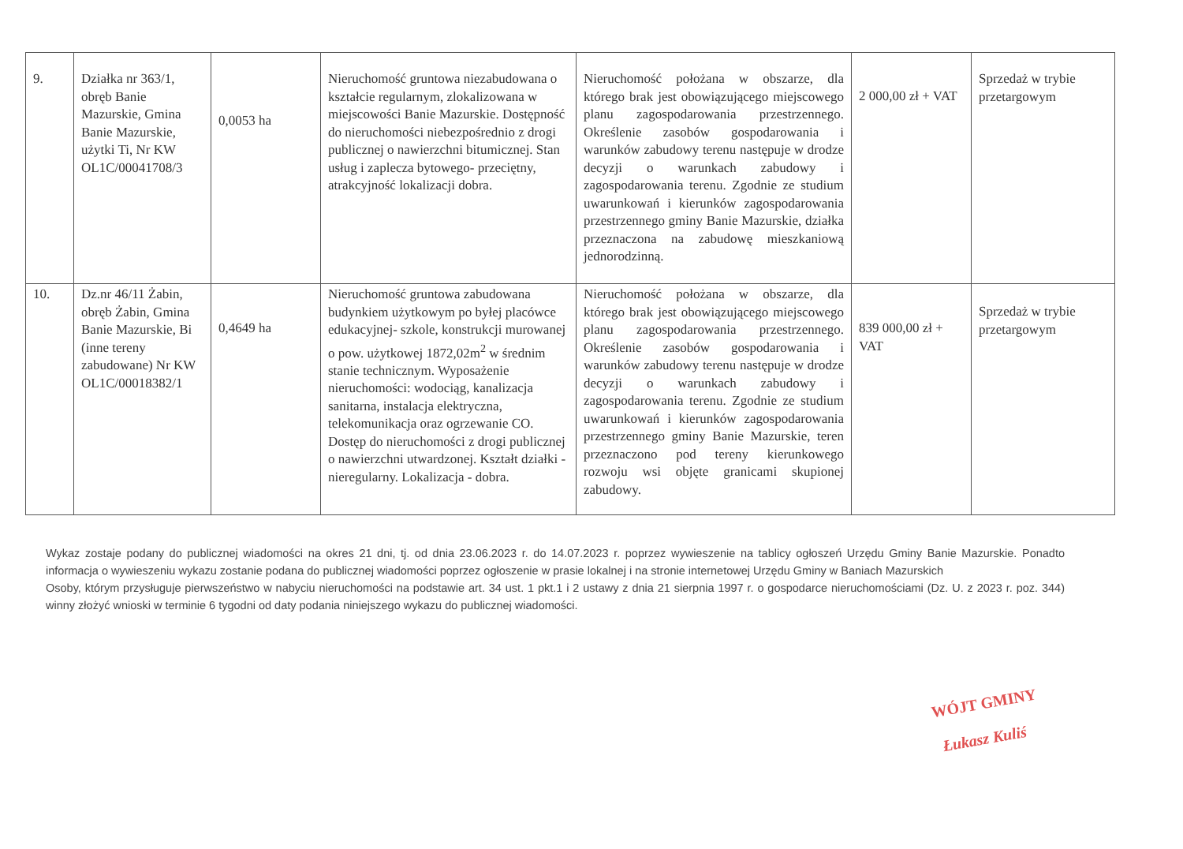| 9. | Działka nr 363/1, obręb Banie Mazurskie, Gmina Banie Mazurskie, użytki Ti, Nr KW OL1C/00041708/3 | 0,0053 ha | Nieruchomość gruntowa niezabudowana o kształcie regularnym, zlokalizowana w miejscowości Banie Mazurskie. Dostępność do nieruchomości niebezpośrednio z drogi publicznej o nawierzchni bitumicznej. Stan usług i zaplecza bytowego- przeciętny, atrakcyjność lokalizacji dobra. | Nieruchomość położana w obszarze, dla którego brak jest obowiązującego miejscowego planu zagospodarowania przestrzennego. Określenie zasobów gospodarowania i warunków zabudowy terenu następuje w drodze decyzji o warunkach zabudowy i zagospodarowania terenu. Zgodnie ze studium uwarunkowań i kierunków zagospodarowania przestrzennego gminy Banie Mazurskie, działka przeznaczona na zabudowę mieszkaniową jednorodzinną. | 2 000,00 zł + VAT | Sprzedaż w trybie przetargowym |
| 10. | Dz.nr 46/11 Żabin, obręb Żabin, Gmina Banie Mazurskie, Bi (inne tereny zabudowane) Nr KW OL1C/00018382/1 | 0,4649 ha | Nieruchomość gruntowa zabudowana budynkiem użytkowym po byłej placówce edukacyjnej- szkole, konstrukcji murowanej o pow. użytkowej 1872,02m<sup>2</sup> w średnim stanie technicznym. Wyposażenie nieruchomości: wodociąg, kanalizacja sanitarna, instalacja elektryczna, telekomunikacja oraz ogrzewanie CO. Dostęp do nieruchomości z drogi publicznej o nawierzchni utwardzonej. Kształt działki -nieregularny. Lokalizacja - dobra. | Nieruchomość położana w obszarze, dla którego brak jest obowiązującego miejscowego planu zagospodarowania przestrzennego. Określenie zasobów gospodarowania i warunków zabudowy terenu następuje w drodze decyzji o warunkach zabudowy i zagospodarowania terenu. Zgodnie ze studium uwarunkowań i kierunków zagospodarowania przestrzennego gminy Banie Mazurskie, teren przeznaczono pod tereny kierunkowego rozwoju wsi objęte granicami skupionej zabudowy. | 839 000,00 zł + VAT | Sprzedaż w trybie przetargowym |
Wykaz zostaje podany do publicznej wiadomości na okres 21 dni, tj. od dnia 23.06.2023 r. do 14.07.2023 r. poprzez wywieszenie na tablicy ogłoszeń Urzędu Gminy Banie Mazurskie. Ponadto informacja o wywieszeniu wykazu zostanie podana do publicznej wiadomości poprzez ogłoszenie w prasie lokalnej i na stronie internetowej Urzędu Gminy w Baniach Mazurskich
Osoby, którym przysługuje pierwszeństwo w nabyciu nieruchomości na podstawie art. 34 ust. 1 pkt.1 i 2 ustawy z dnia 21 sierpnia 1997 r. o gospodarce nieruchomościami (Dz. U. z 2023 r. poz. 344) winny złożyć wnioski w terminie 6 tygodni od daty podania niniejszego wykazu do publicznej wiadomości.
WÓJT GMINY
Łukasz Kuliś